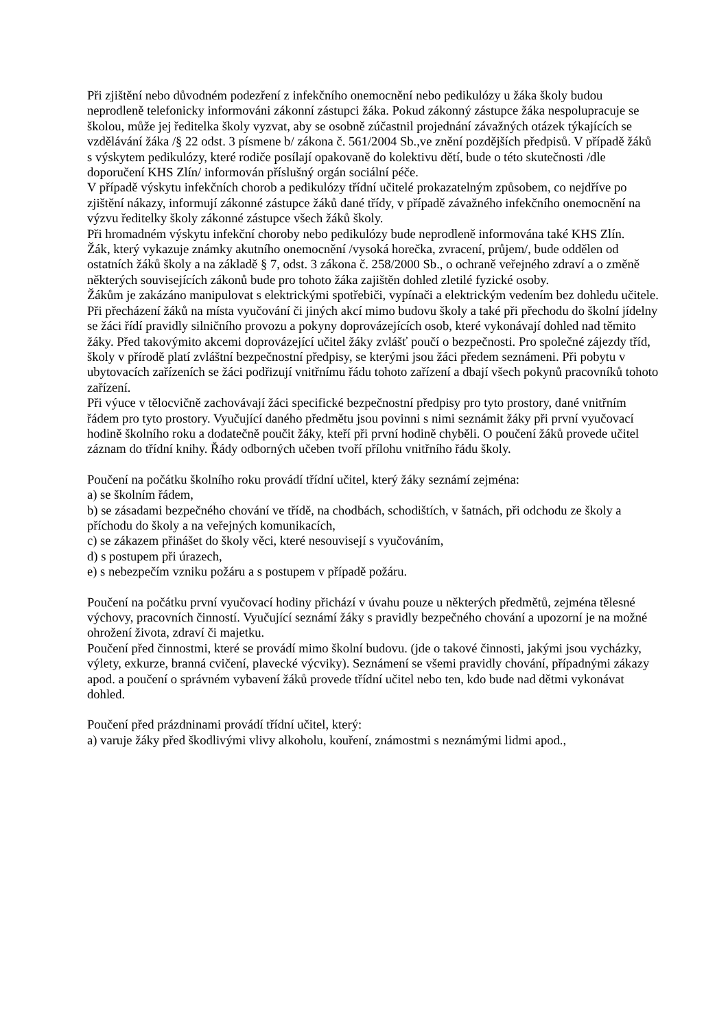Při zjištění nebo důvodném podezření z infekčního onemocnění nebo pedikulózy u žáka školy budou neprodleně telefonicky informováni zákonní zástupci žáka. Pokud zákonný zástupce žáka nespolupracuje se školou, může jej ředitelka školy vyzvat, aby se osobně zúčastnil projednání závažných otázek týkajících se vzdělávání žáka /§ 22 odst. 3 písmene b/ zákona č. 561/2004 Sb.,ve znění pozdějších předpisů. V případě žáků s výskytem pedikulózy, které rodiče posílají opakovaně do kolektivu dětí, bude o této skutečnosti /dle doporučení KHS Zlín/ informován příslušný orgán sociální péče.
V případě výskytu infekčních chorob a pedikulózy třídní učitelé prokazatelným způsobem, co nejdříve po zjištění nákazy, informují zákonné zástupce žáků dané třídy, v případě závažného infekčního onemocnění na výzvu ředitelky školy zákonné zástupce všech žáků školy.
Při hromadném výskytu infekční choroby nebo pedikulózy bude neprodleně informována také KHS Zlín.
Žák, který vykazuje známky akutního onemocnění /vysoká horečka, zvracení, průjem/, bude oddělen od ostatních žáků školy a na základě § 7, odst. 3 zákona č. 258/2000 Sb., o ochraně veřejného zdraví a o změně některých souvisejících zákonů bude pro tohoto žáka zajištěn dohled zletilé fyzické osoby.
Žákům je zakázáno manipulovat s elektrickými spotřebiči, vypínači a elektrickým vedením bez dohledu učitele.
Při přecházení žáků na místa vyučování či jiných akcí mimo budovu školy a také při přechodu do školní jídelny se žáci řídí pravidly silničního provozu a pokyny doprovázejících osob, které vykonávají dohled nad těmito žáky. Před takovýmito akcemi doprovázející učitel žáky zvlášť poučí o bezpečnosti. Pro společné zájezdy tříd, školy v přírodě platí zvláštní bezpečnostní předpisy, se kterými jsou žáci předem seznámeni. Při pobytu v ubytovacích zařízeních se žáci podřizují vnitřnímu řádu tohoto zařízení a dbají všech pokynů pracovníků tohoto zařízení.
Při výuce v tělocvičně zachovávají žáci specifické bezpečnostní předpisy pro tyto prostory, dané vnitřním řádem pro tyto prostory. Vyučující daného předmětu jsou povinni s nimi seznámit žáky při první vyučovací hodině školního roku a dodatečně poučit žáky, kteří při první hodině chyběli. O poučení žáků provede učitel záznam do třídní knihy. Řády odborných učeben tvoří přílohu vnitřního řádu školy.
Poučení na počátku školního roku provádí třídní učitel, který žáky seznámí zejména:
a) se školním řádem,
b) se zásadami bezpečného chování ve třídě, na chodbách, schodištích, v šatnách, při odchodu ze školy a příchodu do školy a na veřejných komunikacích,
c) se zákazem přinášet do školy věci, které nesouvisejí s vyučováním,
d) s postupem při úrazech,
e) s nebezpečím vzniku požáru a s postupem v případě požáru.
Poučení na počátku první vyučovací hodiny přichází v úvahu pouze u některých předmětů, zejména tělesné výchovy, pracovních činností. Vyučující seznámí žáky s pravidly bezpečného chování a upozorní je na možné ohrožení života, zdraví či majetku.
Poučení před činnostmi, které se provádí mimo školní budovu. (jde o takové činnosti, jakými jsou vycházky, výlety, exkurze, branná cvičení, plavecké výcviky). Seznámení se všemi pravidly chování, případnými zákazy apod. a poučení o správném vybavení žáků provede třídní učitel nebo ten, kdo bude nad dětmi vykonávat dohled.
Poučení před prázdninami provádí třídní učitel, který:
a) varuje žáky před škodlivými vlivy alkoholu, kouření, známostmi s neznámými lidmi apod.,